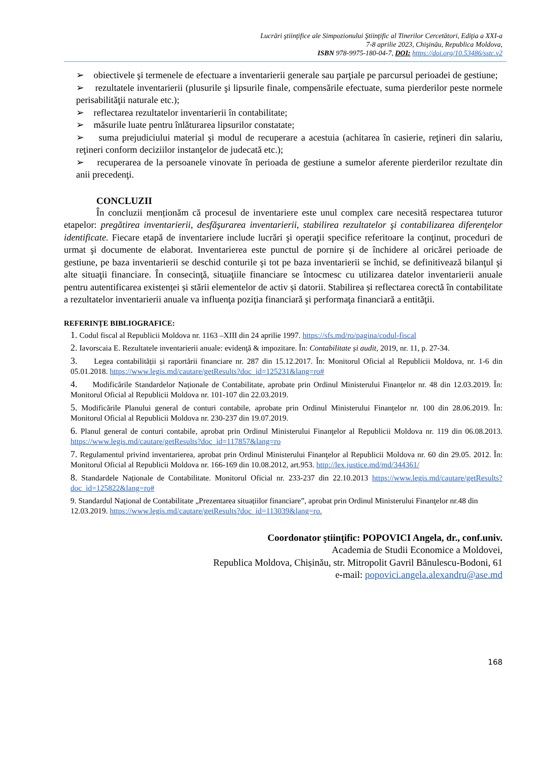Lucrări ştiinţifice ale Simpozionului Ştiinţific al Tinerilor Cercetători, Ediţia a XXI-a
7-8 aprilie 2023, Chişinău, Republica Moldova,
ISBN 978-9975-180-04-7, DOI: https://doi.org/10.53486/sstc.v2
➢ obiectivele şi termenele de efectuare a inventarierii generale sau parţiale pe parcursul perioadei de gestiune;
➢ rezultatele inventarierii (plusurile şi lipsurile finale, compensările efectuate, suma pierderilor peste normele perisabilităţii naturale etc.);
➢ reflectarea rezultatelor inventarierii în contabilitate;
➢ măsurile luate pentru înlăturarea lipsurilor constatate;
➢ suma prejudiciului material şi modul de recuperare a acestuia (achitarea în casierie, reţineri din salariu, reţineri conform deciziilor instanţelor de judecată etc.);
➢ recuperarea de la persoanele vinovate în perioada de gestiune a sumelor aferente pierderilor rezultate din anii precedenţi.
CONCLUZII
În concluzii menționăm că procesul de inventariere este unul complex care necesită respectarea tuturor etapelor: pregătirea inventarierii, desfăşurarea inventarierii, stabilirea rezultatelor şi contabilizarea diferenţelor identificate. Fiecare etapă de inventariere include lucrări şi operaţii specifice referitoare la conţinut, proceduri de urmat şi documente de elaborat. Inventarierea este punctul de pornire și de închidere al oricărei perioade de gestiune, pe baza inventarierii se deschid conturile şi tot pe baza inventarierii se închid, se definitivează bilanţul şi alte situaţii financiare. În consecinţă, situaţiile financiare se întocmesc cu utilizarea datelor inventarierii anuale pentru autentificarea existenței și stării elementelor de activ și datorii. Stabilirea și reflectarea corectă în contabilitate a rezultatelor inventarierii anuale va influenţa poziţia financiară şi performaţa financiară a entităţii.
REFERINȚE BIBLIOGRAFICE:
1. Codul fiscal al Republicii Moldova nr. 1163 –XIII din 24 aprilie 1997. https://sfs.md/ro/pagina/codul-fiscal
2. Iavorscaia E. Rezultatele inventarierii anuale: evidenţă & impozitare. În: Contabilitate și audit, 2019, nr. 11, p. 27-34.
3. Legea contabilității și raportării financiare nr. 287 din 15.12.2017. În: Monitorul Oficial al Republicii Moldova, nr. 1-6 din 05.01.2018. https://www.legis.md/cautare/getResults?doc_id=125231&lang=ro#
4. Modificările Standardelor Naționale de Contabilitate, aprobate prin Ordinul Ministerului Finanțelor nr. 48 din 12.03.2019. În: Monitorul Oficial al Republicii Moldova nr. 101-107 din 22.03.2019.
5. Modificările Planului general de conturi contabile, aprobate prin Ordinul Ministerului Finanțelor nr. 100 din 28.06.2019. În: Monitorul Oficial al Republicii Moldova nr. 230-237 din 19.07.2019.
6. Planul general de conturi contabile, aprobat prin Ordinul Ministerului Finanţelor al Republicii Moldova nr. 119 din 06.08.2013. https://www.legis.md/cautare/getResults?doc_id=117857&lang=ro
7. Regulamentul privind inventarierea, aprobat prin Ordinul Ministerului Finanţelor al Republicii Moldova nr. 60 din 29.05. 2012. În: Monitorul Oficial al Republicii Moldova nr. 166-169 din 10.08.2012, art.953. http://lex.justice.md/md/344361/
8. Standardele Naționale de Contabilitate. Monitorul Oficial nr. 233-237 din 22.10.2013 https://www.legis.md/cautare/getResults?doc_id=125822&lang=ro#
9. Standardul Naţional de Contabilitate „Prezentarea situațiilor financiare”, aprobat prin Ordinul Ministerului Finanţelor nr.48 din 12.03.2019. https://www.legis.md/cautare/getResults?doc_id=113039&lang=ro.
Coordonator ştiinţific: POPOVICI Angela, dr., conf.univ.
Academia de Studii Economice a Moldovei,
Republica Moldova, Chișinău, str. Mitropolit Gavril Bănulescu-Bodoni, 61
e-mail: popovici.angela.alexandru@ase.md
168